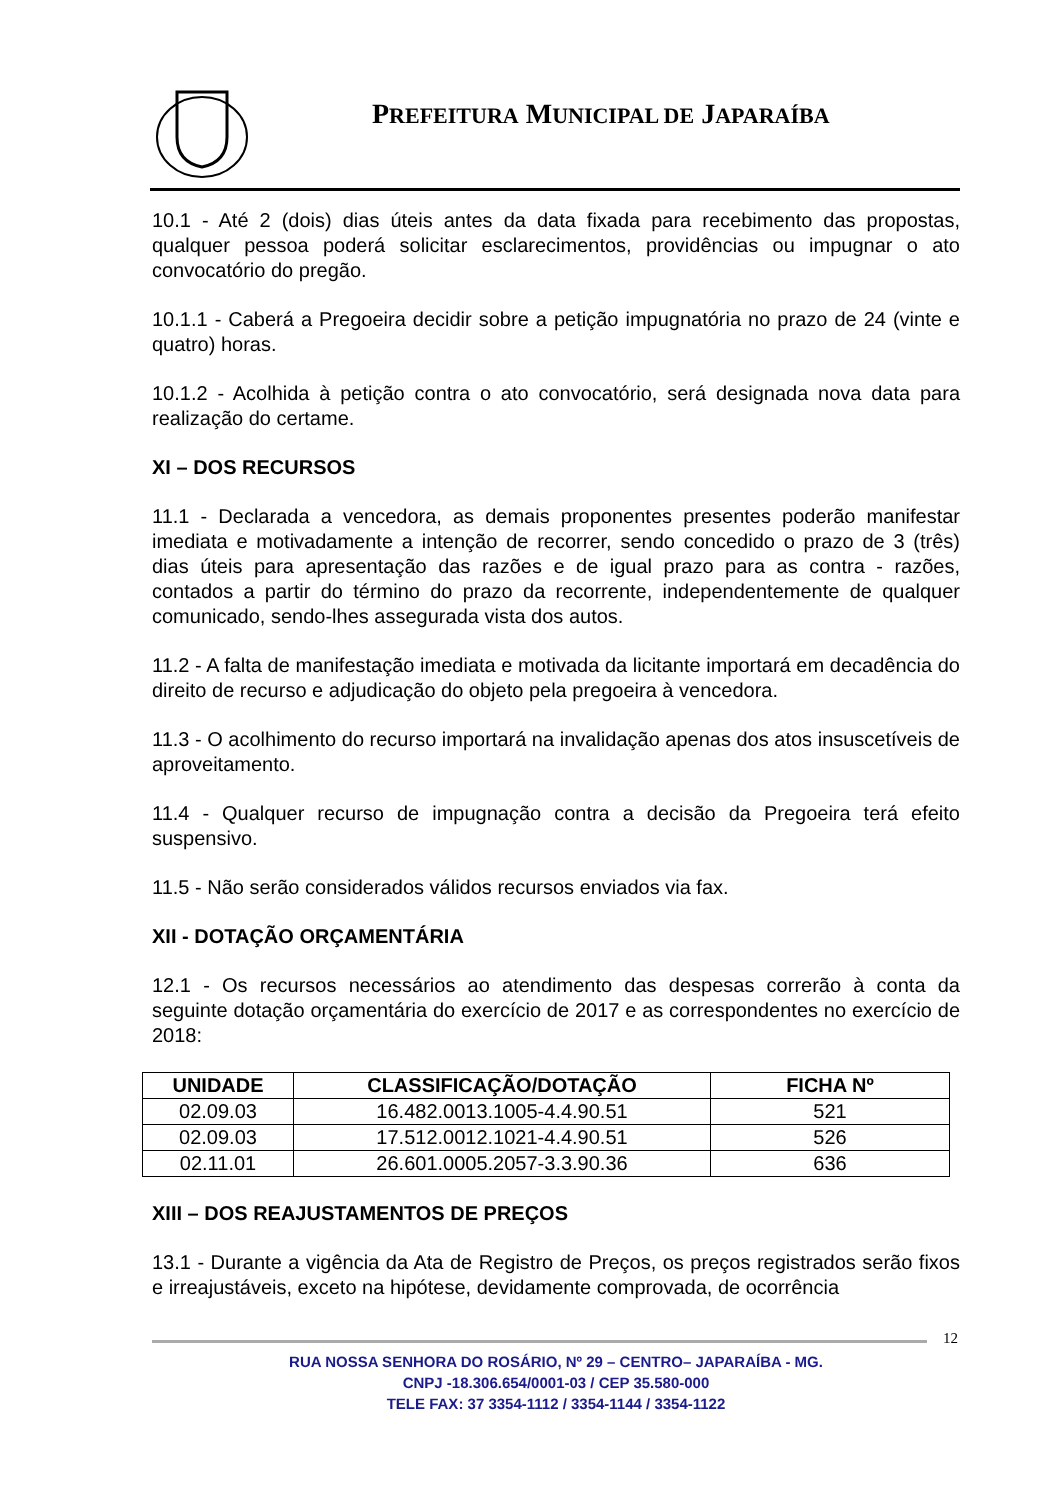PREFEITURA MUNICIPAL DE JAPARAÍBA
10.1 - Até 2 (dois) dias úteis antes da data fixada para recebimento das propostas, qualquer pessoa poderá solicitar esclarecimentos, providências ou impugnar o ato convocatório do pregão.
10.1.1 - Caberá a Pregoeira decidir sobre a petição impugnatória no prazo de 24 (vinte e quatro) horas.
10.1.2 - Acolhida à petição contra o ato convocatório, será designada nova data para realização do certame.
XI – DOS RECURSOS
11.1 - Declarada a vencedora, as demais proponentes presentes poderão manifestar imediata e motivadamente a intenção de recorrer, sendo concedido o prazo de 3 (três) dias úteis para apresentação das razões e de igual prazo para as contra - razões, contados a partir do término do prazo da recorrente, independentemente de qualquer comunicado, sendo-lhes assegurada vista dos autos.
11.2 - A falta de manifestação imediata e motivada da licitante importará em decadência do direito de recurso e adjudicação do objeto pela pregoeira à vencedora.
11.3 - O acolhimento do recurso importará na invalidação apenas dos atos insuscetíveis de aproveitamento.
11.4 - Qualquer recurso de impugnação contra a decisão da Pregoeira terá efeito suspensivo.
11.5 - Não serão considerados válidos recursos enviados via fax.
XII - DOTAÇÃO ORÇAMENTÁRIA
12.1 - Os recursos necessários ao atendimento das despesas correrão à conta da seguinte dotação orçamentária do exercício de 2017 e as correspondentes no exercício de 2018:
| UNIDADE | CLASSIFICAÇÃO/DOTAÇÃO | FICHA Nº |
| --- | --- | --- |
| 02.09.03 | 16.482.0013.1005-4.4.90.51 | 521 |
| 02.09.03 | 17.512.0012.1021-4.4.90.51 | 526 |
| 02.11.01 | 26.601.0005.2057-3.3.90.36 | 636 |
XIII – DOS REAJUSTAMENTOS DE PREÇOS
13.1 - Durante a vigência da Ata de Registro de Preços, os preços registrados serão fixos e irreajustáveis, exceto na hipótese, devidamente comprovada, de ocorrência
12
RUA NOSSA SENHORA DO ROSÁRIO, Nº 29 – CENTRO– JAPARAÍBA - MG.
CNPJ -18.306.654/0001-03 / CEP 35.580-000
TELE FAX: 37 3354-1112 / 3354-1144 / 3354-1122